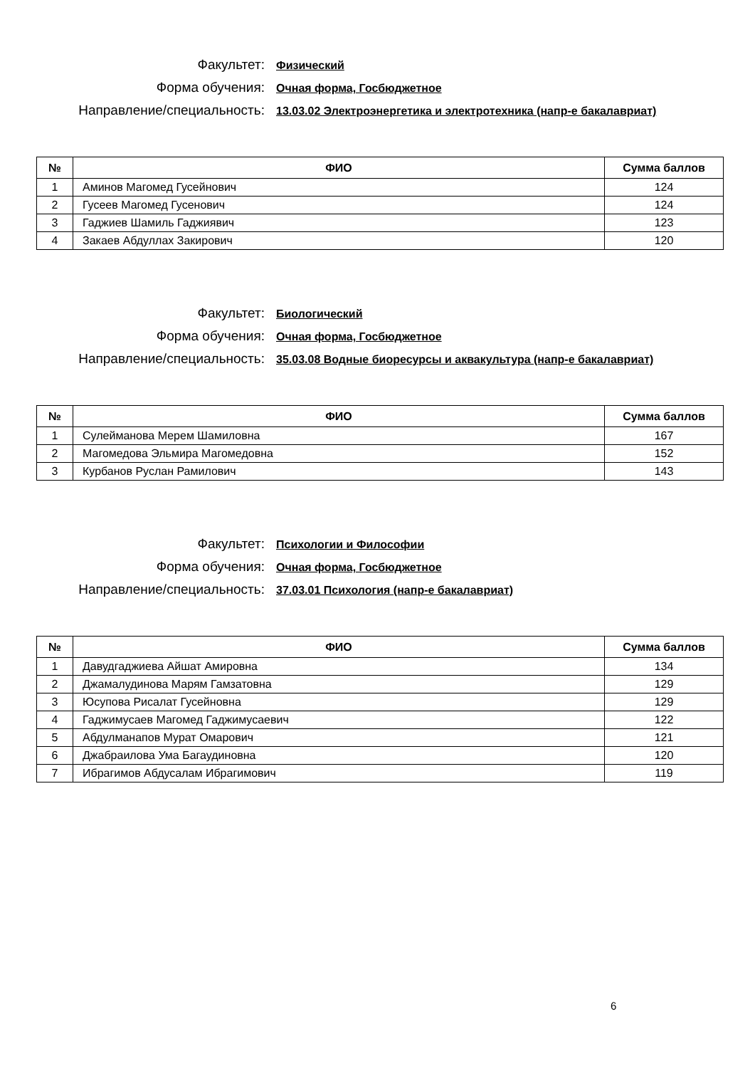Факультет:
Физический
Форма обучения:
Очная форма, Госбюджетное
Направление/специальность:
13.03.02 Электроэнергетика и электротехника (напр-е бакалавриат)
| № | ФИО | Сумма баллов |
| --- | --- | --- |
| 1 | Аминов Магомед Гусейнович | 124 |
| 2 | Гусеев Магомед Гусенович | 124 |
| 3 | Гаджиев Шамиль Гаджиявич | 123 |
| 4 | Закаев Абдуллах Закирович | 120 |
Факультет:
Биологический
Форма обучения:
Очная форма, Госбюджетное
Направление/специальность:
35.03.08 Водные биоресурсы и аквакультура (напр-е бакалавриат)
| № | ФИО | Сумма баллов |
| --- | --- | --- |
| 1 | Сулейманова Мерем Шамиловна | 167 |
| 2 | Магомедова Эльмира Магомедовна | 152 |
| 3 | Курбанов Руслан Рамилович | 143 |
Факультет:
Психологии и Философии
Форма обучения:
Очная форма, Госбюджетное
Направление/специальность:
37.03.01 Психология (напр-е бакалавриат)
| № | ФИО | Сумма баллов |
| --- | --- | --- |
| 1 | Давудгаджиева Айшат Амировна | 134 |
| 2 | Джамалудинова Марям Гамзатовна | 129 |
| 3 | Юсупова Рисалат Гусейновна | 129 |
| 4 | Гаджимусаев Магомед Гаджимусаевич | 122 |
| 5 | Абдулманапов Мурат Омарович | 121 |
| 6 | Джабраилова Ума Багаудиновна | 120 |
| 7 | Ибрагимов Абдусалам Ибрагимович | 119 |
6